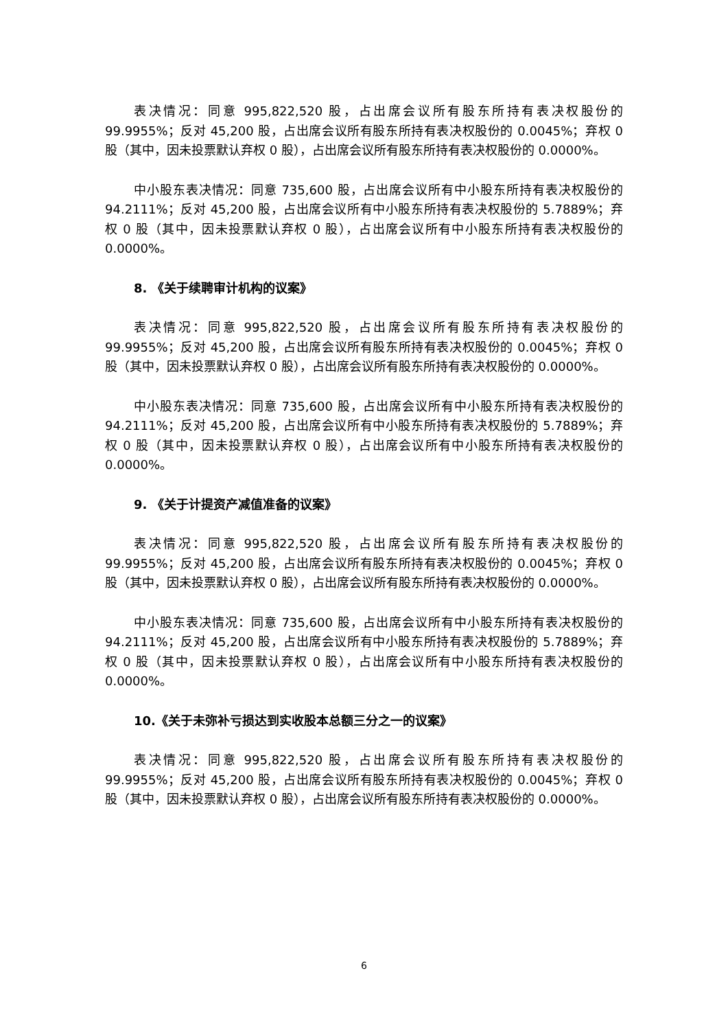表决情况：同意 995,822,520 股，占出席会议所有股东所持有表决权股份的 99.9955%；反对 45,200 股，占出席会议所有股东所持有表决权股份的 0.0045%；弃权 0 股（其中，因未投票默认弃权 0 股），占出席会议所有股东所持有表决权股份的 0.0000%。
中小股东表决情况：同意 735,600 股，占出席会议所有中小股东所持有表决权股份的 94.2111%；反对 45,200 股，占出席会议所有中小股东所持有表决权股份的 5.7889%；弃权 0 股（其中，因未投票默认弃权 0 股），占出席会议所有中小股东所持有表决权股份的 0.0000%。
8. 《关于续聘审计机构的议案》
表决情况：同意 995,822,520 股，占出席会议所有股东所持有表决权股份的 99.9955%；反对 45,200 股，占出席会议所有股东所持有表决权股份的 0.0045%；弃权 0 股（其中，因未投票默认弃权 0 股），占出席会议所有股东所持有表决权股份的 0.0000%。
中小股东表决情况：同意 735,600 股，占出席会议所有中小股东所持有表决权股份的 94.2111%；反对 45,200 股，占出席会议所有中小股东所持有表决权股份的 5.7889%；弃权 0 股（其中，因未投票默认弃权 0 股），占出席会议所有中小股东所持有表决权股份的 0.0000%。
9. 《关于计提资产减值准备的议案》
表决情况：同意 995,822,520 股，占出席会议所有股东所持有表决权股份的 99.9955%；反对 45,200 股，占出席会议所有股东所持有表决权股份的 0.0045%；弃权 0 股（其中，因未投票默认弃权 0 股），占出席会议所有股东所持有表决权股份的 0.0000%。
中小股东表决情况：同意 735,600 股，占出席会议所有中小股东所持有表决权股份的 94.2111%；反对 45,200 股，占出席会议所有中小股东所持有表决权股份的 5.7889%；弃权 0 股（其中，因未投票默认弃权 0 股），占出席会议所有中小股东所持有表决权股份的 0.0000%。
10.《关于未弥补亏损达到实收股本总额三分之一的议案》
表决情况：同意 995,822,520 股，占出席会议所有股东所持有表决权股份的 99.9955%；反对 45,200 股，占出席会议所有股东所持有表决权股份的 0.0045%；弃权 0 股（其中，因未投票默认弃权 0 股），占出席会议所有股东所持有表决权股份的 0.0000%。
6